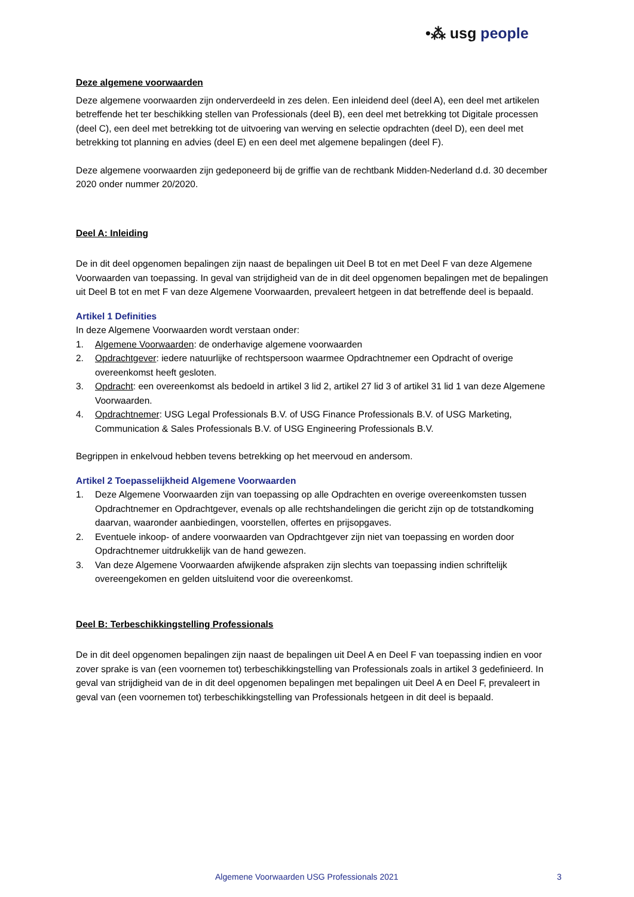•⁂ usg people
Deze algemene voorwaarden
Deze algemene voorwaarden zijn onderverdeeld in zes delen. Een inleidend deel (deel A), een deel met artikelen betreffende het ter beschikking stellen van Professionals (deel B), een deel met betrekking tot Digitale processen (deel C), een deel met betrekking tot de uitvoering van werving en selectie opdrachten (deel D), een deel met betrekking tot planning en advies (deel E) en een deel met algemene bepalingen (deel F).
Deze algemene voorwaarden zijn gedeponeerd bij de griffie van de rechtbank Midden-Nederland d.d. 30 december 2020 onder nummer 20/2020.
Deel A: Inleiding
De in dit deel opgenomen bepalingen zijn naast de bepalingen uit Deel B tot en met Deel F van deze Algemene Voorwaarden van toepassing. In geval van strijdigheid van de in dit deel opgenomen bepalingen met de bepalingen uit Deel B tot en met F van deze Algemene Voorwaarden, prevaleert hetgeen in dat betreffende deel is bepaald.
Artikel 1 Definities
In deze Algemene Voorwaarden wordt verstaan onder:
1. Algemene Voorwaarden: de onderhavige algemene voorwaarden
2. Opdrachtgever: iedere natuurlijke of rechtspersoon waarmee Opdrachtnemer een Opdracht of overige overeenkomst heeft gesloten.
3. Opdracht: een overeenkomst als bedoeld in artikel 3 lid 2, artikel 27 lid 3 of artikel 31 lid 1 van deze Algemene Voorwaarden.
4. Opdrachtnemer: USG Legal Professionals B.V. of USG Finance Professionals B.V. of USG Marketing, Communication & Sales Professionals B.V. of USG Engineering Professionals B.V.
Begrippen in enkelvoud hebben tevens betrekking op het meervoud en andersom.
Artikel 2 Toepasselijkheid Algemene Voorwaarden
1. Deze Algemene Voorwaarden zijn van toepassing op alle Opdrachten en overige overeenkomsten tussen Opdrachtnemer en Opdrachtgever, evenals op alle rechtshandelingen die gericht zijn op de totstandkoming daarvan, waaronder aanbiedingen, voorstellen, offertes en prijsopgaves.
2. Eventuele inkoop- of andere voorwaarden van Opdrachtgever zijn niet van toepassing en worden door Opdrachtnemer uitdrukkelijk van de hand gewezen.
3. Van deze Algemene Voorwaarden afwijkende afspraken zijn slechts van toepassing indien schriftelijk overeengekomen en gelden uitsluitend voor die overeenkomst.
Deel B: Terbeschikkingstelling Professionals
De in dit deel opgenomen bepalingen zijn naast de bepalingen uit Deel A en Deel F van toepassing indien en voor zover sprake is van (een voornemen tot) terbeschikkingstelling van Professionals zoals in artikel 3 gedefinieerd. In geval van strijdigheid van de in dit deel opgenomen bepalingen met bepalingen uit Deel A en Deel F, prevaleert in geval van (een voornemen tot) terbeschikkingstelling van Professionals hetgeen in dit deel is bepaald.
Algemene Voorwaarden USG Professionals 2021
3